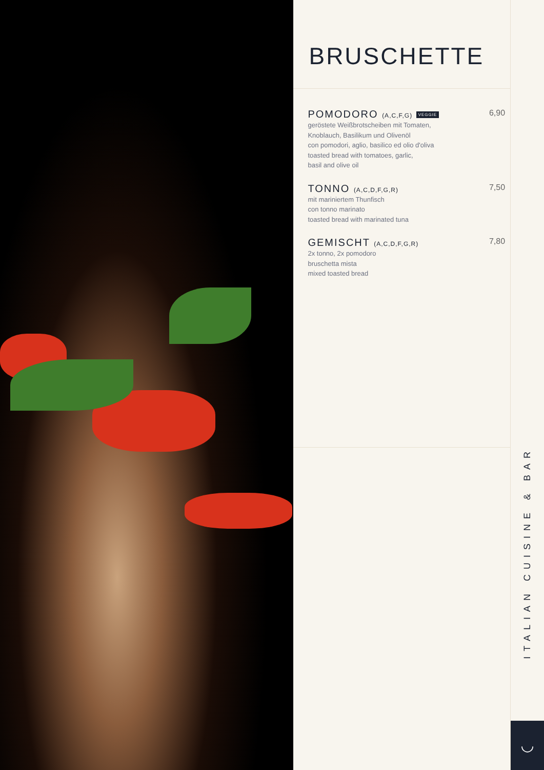BRUSCHETTE
POMODORO (A,C,F,G) VEGGIE 6,90
geröstete Weißbrotscheiben mit Tomaten,
Knoblauch, Basilikum und Olivenöl
con pomodori, aglio, basilico ed olio d'oliva
toasted bread with tomatoes, garlic,
basil and olive oil
TONNO (A,C,D,F,G,R) 7,50
mit mariniertem Thunfisch
con tonno marinato
toasted bread with marinated tuna
GEMISCHT (A,C,D,F,G,R) 7,80
2x tonno, 2x pomodoro
bruschetta mista
mixed toasted bread
ITALIAN CUISINE & BAR
◡